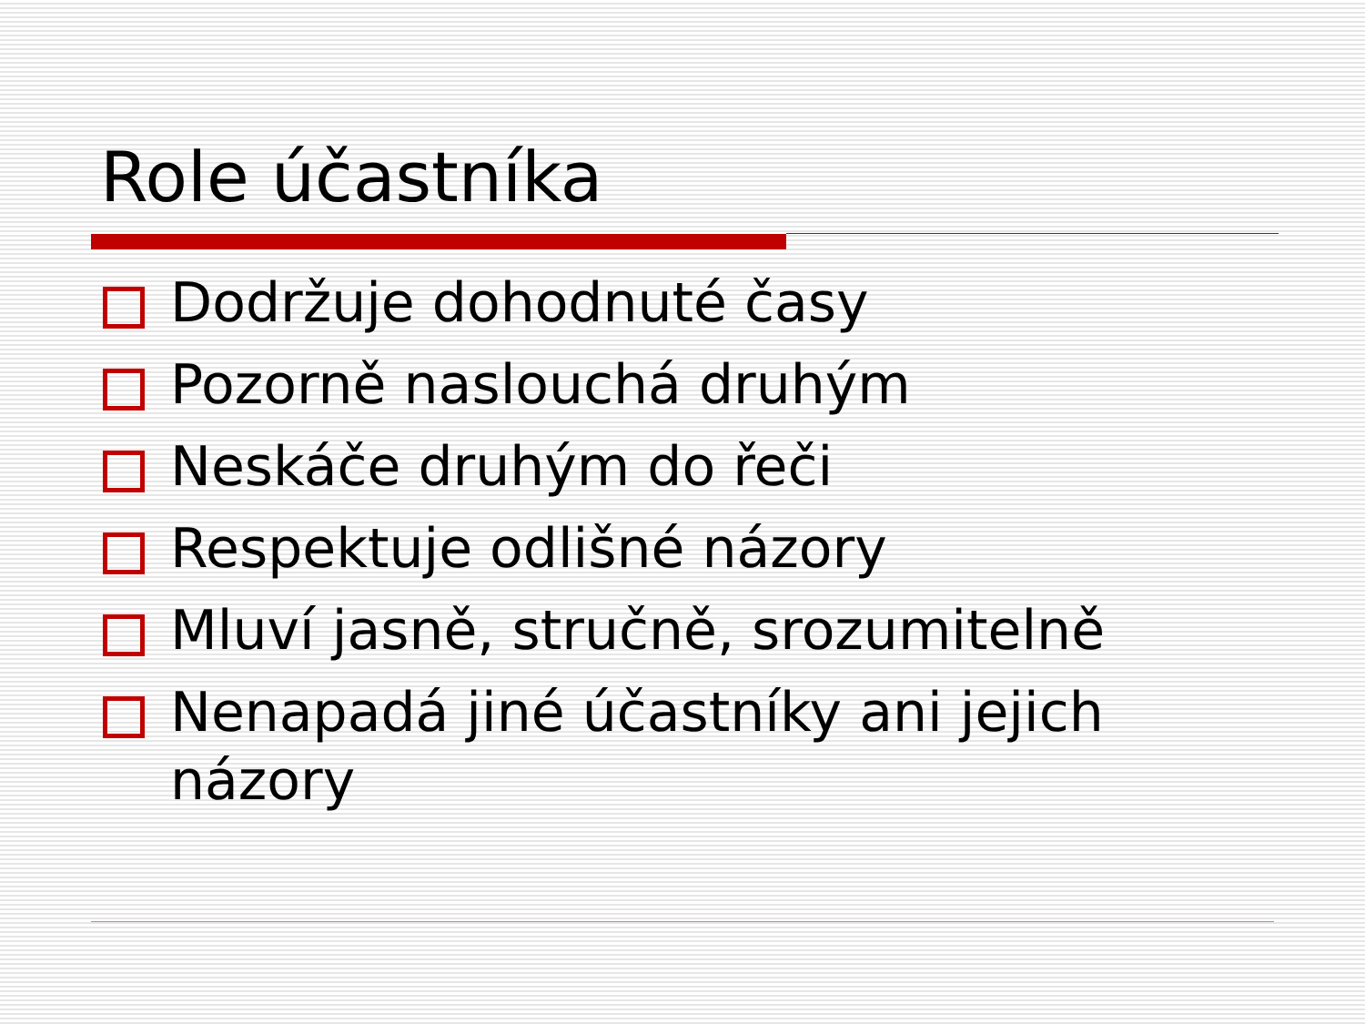Role účastníka
Dodržuje dohodnuté časy
Pozorně naslouchá druhým
Neskáče druhým do řeči
Respektuje odlišné názory
Mluví jasně, stručně, srozumitelně
Nenapadá jiné účastníky ani jejich názory